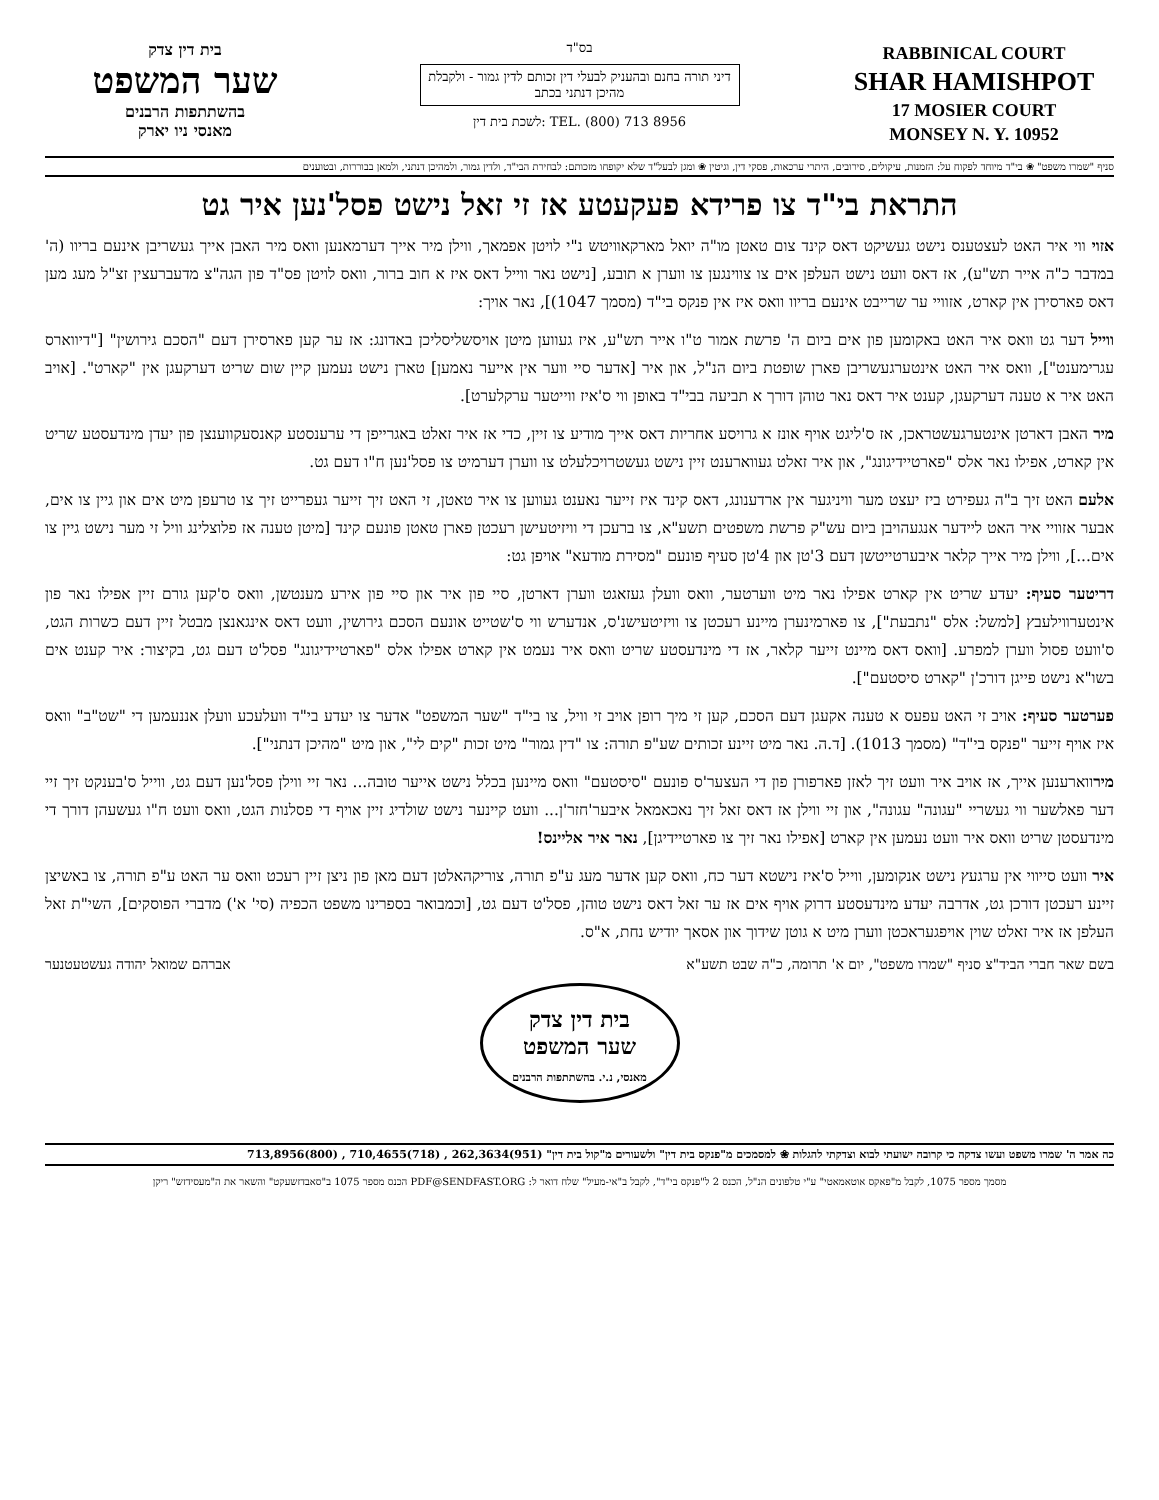בית דין צדק
שער המשפט
בהשתתפות הרבנים
מאנסי ניו יארק
בס"ד
דיני תורה בחנם ובהעניק לבעלי דין זכותם לדין גמור - ולקבלת מהיכן דנתני בכתב
לשכת בית דין: TEL. (800) 713 8956
RABBINICAL COURT
SHAR HAMISHPOT
17 MOSIER COURT
MONSEY N. Y. 10952
סניף "שמרו משפט" ❀ בי"ד מיוחד לפקוח על: הזמנות, עיקולים, סירובים, היתרי ערכאות, פסקי דין, וגיטין ❀ ומגן לבעל"ד שלא יקופחו מזכותם: לבחירת הבי"ד, ולדין גמור, ולמהיכן דנתני, ולמאן בבוררות, ובטוענים
התראת בי"ד צו פרידא פעקעטע אז זי זאל נישט פסל'נען איר גט
אזוי ווי איר האט לעצטענס נישט געשיקט דאס קינד צום טאטן מו"ה יואל מארקאוויטש נ"י לויטן אפמאך, ווילן מיר אייך דערמאנען וואס מיר האבן אייך געשריבן אינעם בריוו (ה' במדבר כ"ה אייר תש"ע), אז דאס וועט נישט העלפן אים צו צווינגען צו ווערן א תובע, [נישט נאר ווייל דאס איז א חוב ברור, וואס לויטן פס"ד פון הגה"צ מדעברעצין זצ"ל מעג מען דאס פארסירן אין קארט, אזוויי ער שרייבט אינעם בריוו וואס איז אין פנקס בי"ד (מסמך 1047)], נאר אויך:
ווייל דער גט וואס איר האט באקומען פון אים ביום ה' פרשת אמור ט"ו אייר תש"ע, איז געווען מיטן אויסשליסליכן באדונג: אז ער קען פארסירן דעם "הסכם גירושין" ["דיווארס עגרימענט"], וואס איר האט אינטערגעשריבן פארן שופטת ביום הנ"ל, און איר [אדער סיי ווער אין אייער נאמען] טארן נישט נעמען קיין שום שריט דערקעגן אין "קארט". [אויב האט איר א טענה דערקעגן, קענט איר דאס נאר טוהן דורך א תביעה בבי"ד באופן ווי ס'איז ווייטער ערקלערט].
מיר האבן דארטן אינטערגעשטראכן, אז ס'ליגט אויף אונז א גרויסע אחריות דאס אייך מודיע צו זיין, כדי אז איר זאלט באגרייפן די ערענסטע קאנסעקווענצן פון יעדן מינדעסטע שריט אין קארט, אפילו נאר אלס "פארטיידיגונג", און איר זאלט געווארענט זיין נישט געשטרויכלעלט צו ווערן דערמיט צו פסל'נען ח"ו דעם גט.
אלעם האט זיך ב"ה געפירט ביז יעצט מער וויניגער אין ארדענונג, דאס קינד איז זייער נאענט געווען צו איר טאטן, זי האט זיך זייער געפרייט זיך צו טרעפן מיט אים און גיין צו אים, אבער אזוויי איר האט ליידער אנגעהויבן ביום עש"ק פרשת משפטים תשע"א, צו ברעכן די וויזיטעישן רעכטן פארן טאטן פונעם קינד [מיטן טענה אז פלוצלינג וויל זי מער נישט גיין צו אים...], ווילן מיר אייך קלאר איבערטייטשן דעם 3'טן און 4'טן סעיף פונעם "מסירת מודעא" אויפן גט:
דריטער סעיף: יעדע שריט אין קארט אפילו נאר מיט ווערטער, וואס וועלן געזאגט ווערן דארטן, סיי פון איר און סיי פון אירע מענטשן, וואס ס'קען גורם זיין אפילו נאר פון אינטערווילעבץ [למשל: אלס "נתבעת"], צו פארמינערן מיינע רעכטן צו וויזיטעישנ'ס, אנדערש ווי ס'שטייט אונעם הסכם גירושין, וועט דאס אינגאנצן מבטל זיין דעם כשרות הגט, ס'וועט פסול ווערן למפרע. [וואס דאס מיינט זייער קלאר, אז די מינדעסטע שריט וואס איר נעמט אין קארט אפילו אלס "פארטיידיגונג" פסל'ט דעם גט, בקיצור: איר קענט אים בשו"א נישט פייגן דורכ'ן "קארט סיסטעם"].
פערטער סעיף: אויב זי האט עפעס א טענה אקעגן דעם הסכם, קען זי מיך רופן אויב זי וויל, צו בי"ד "שער המשפט" אדער צו יעדע בי"ד וועלעכע וועלן אננעמען די "שט"ב" וואס איז אויף זייער "פנקס בי"ד" (מסמך 1013). [ד.ה. נאר מיט זיינע זכותים שע"פ תורה: צו "דין גמור" מיט זכות "קים לי", און מיט "מהיכן דנתני"].
מירווארענען אייך, אז אויב איר וועט זיך לאזן פארפורן פון די העצער'ס פונעם "סיסטעם" וואס מיינען בכלל נישט אייער טובה... נאר זיי ווילן פסל'נען דעם גט, ווייל ס'בענקט זיך זיי דער פאלשער ווי געשריי "עגונה" עגונה", און זיי ווילן אז דאס זאל זיך נאכאמאל איבער'חזר'ן... וועט קיינער נישט שולדיג זיין אויף די פסלנות הגט, וואס וועט ח"ו געשעהן דורך די מינדעסטן שריט וואס איר וועט נעמען אין קארט [אפילו נאר זיך צו פארטיידיגן], נאר איר אליינס!
איר וועט סייווי אין ערגעץ נישט אנקומען, ווייל ס'איז נישטא דער כח, וואס קען אדער מעג ע"פ תורה, צוריקהאלטן דעם מאן פון ניצן זיין רעכט וואס ער האט ע"פ תורה, צו באשיצן זיינע רעכטן דורכן גט, אדרבה יעדע מינדעסטע דרוק אויף אים אז ער זאל דאס נישט טוהן, פסל'ט דעם גט, [וכמבואר בספרינו משפט הכפיה (סי' א') מדברי הפוסקים], השי"ת זאל העלפן אז איר זאלט שוין אויפגעראכטן ווערן מיט א גוטן שידוך און אסאך יודיש נחת, א"ס.
בשם שאר חברי הביד"צ סניף "שמרו משפט", יום א' תרומה, כ"ה שבט תשע"א
אברהם שמואל יהודה געשטעטנער
בית דין צדק
שער המשפט
מאנסי, נ.י. בהשתתפות הרבנים
כה אמר ה' שמרו משפט ועשו צדקה כי קרובה ישועתי לבוא וצדקתי להגלות ❀ למסמכים מ"פנקס בית דין" ולשעורים מ"קול בית דין" (951)262,3634 , (718)710,4655 , (800)713,8956
מסמך מספר 1075, לקבל מ"פאקס אוטאמאטי" ע"י טלפונים הנ"ל, הכנס 2 ל"פנקס בי"ד", לקבל ב"אי-מעיל" שלח דואר ל: PDF@SENDFAST.ORG הכנס מספר 1075 ב"סאבדזשעקט" והשאר את ה"מעסידזש" ריקן